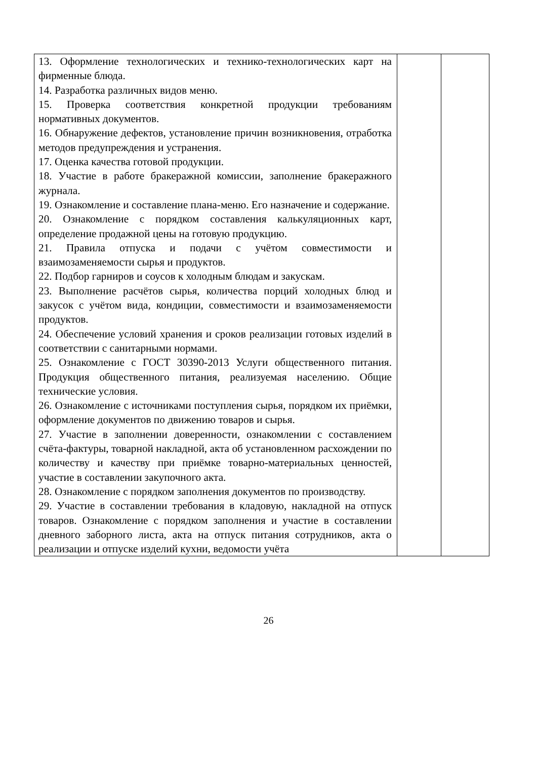| 13. Оформление технологических и технико-технологических карт на фирменные блюда. 14. Разработка различных видов меню. 15. Проверка соответствия конкретной продукции требованиям нормативных документов. 16. Обнаружение дефектов, установление причин возникновения, отработка методов предупреждения и устранения. 17. Оценка качества готовой продукции. 18. Участие в работе бракеражной комиссии, заполнение бракеражного журнала. 19. Ознакомление и составление плана-меню. Его назначение и содержание. 20. Ознакомление с порядком составления калькуляционных карт, определение продажной цены на готовую продукцию. 21. Правила отпуска и подачи с учётом совместимости и взаимозаменяемости сырья и продуктов. 22. Подбор гарниров и соусов к холодным блюдам и закускам. 23. Выполнение расчётов сырья, количества порций холодных блюд и закусок с учётом вида, кондиции, совместимости и взаимозаменяемости продуктов. 24. Обеспечение условий хранения и сроков реализации готовых изделий в соответствии с санитарными нормами. 25. Ознакомление с ГОСТ 30390-2013 Услуги общественного питания. Продукция общественного питания, реализуемая населению. Общие технические условия. 26. Ознакомление с источниками поступления сырья, порядком их приёмки, оформление документов по движению товаров и сырья. 27. Участие в заполнении доверенности, ознакомлении с составлением счёта-фактуры, товарной накладной, акта об установленном расхождении по количеству и качеству при приёмке товарно-материальных ценностей, участие в составлении закупочного акта. 28. Ознакомление с порядком заполнения документов по производству. 29. Участие в составлении требования в кладовую, накладной на отпуск товаров. Ознакомление с порядком заполнения и участие в составлении дневного заборного листа, акта на отпуск питания сотрудников, акта о реализации и отпуске изделий кухни, ведомости учёта | | |
26